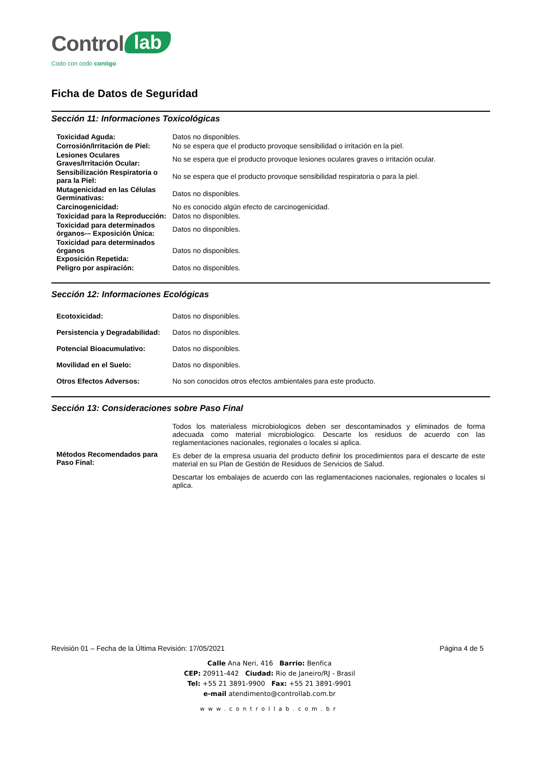Control lab
Codo con codo contigo
Ficha de Datos de Seguridad
Sección 11: Informaciones Toxicológicas
| Toxicidad Aguda: | Datos no disponibles. |
| Corrosión/Irritación de Piel: | No se espera que el producto provoque sensibilidad o irritación en la piel. |
| Lesiones Oculares Graves/Irritación Ocular: | No se espera que el producto provoque lesiones oculares graves o irritación ocular. |
| Sensibilización Respiratoria o para la Piel: | No se espera que el producto provoque sensibilidad respiratoria o para la piel. |
| Mutagenicidad en las Células Germinativas: | Datos no disponibles. |
| Carcinogenicidad: | No es conocido algún efecto de carcinogenicidad. |
| Toxicidad para la Reproducción: | Datos no disponibles. |
| Toxicidad para determinados órganos-– Exposición Única: | Datos no disponibles. |
| Toxicidad para determinados órganos Exposición Repetida: | Datos no disponibles. |
| Peligro por aspiración: | Datos no disponibles. |
Sección 12: Informaciones Ecológicas
| Ecotoxicidad: | Datos no disponibles. |
| Persistencia y Degradabilidad: | Datos no disponibles. |
| Potencial Bioacumulativo: | Datos no disponibles. |
| Movilidad en el Suelo: | Datos no disponibles. |
| Otros Efectos Adversos: | No son conocidos otros efectos ambientales para este producto. |
Sección 13: Consideraciones sobre Paso Final
| Métodos Recomendados para Paso Final: | Todos los materialess microbiologicos deben ser descontaminados y eliminados de forma adecuada como material microbiologico. Descarte los residuos de acuerdo con las reglamentaciones nacionales, regionales o locales si aplica. Es deber de la empresa usuaria del producto definir los procedimientos para el descarte de este material en su Plan de Gestión de Residuos de Servicios de Salud. Descartar los embalajes de acuerdo con las reglamentaciones nacionales, regionales o locales si aplica. |
Revisión 01 – Fecha de la Última Revisión: 17/05/2021 Página 4 de 5
Calle Ana Neri, 416 Barrio: Benfica
CEP: 20911-442 Ciudad: Rio de Janeiro/RJ - Brasil
Tel: +55 21 3891-9900 Fax: +55 21 3891-9901
e-mail atendimento@controllab.com.br
www.controllab.com.br